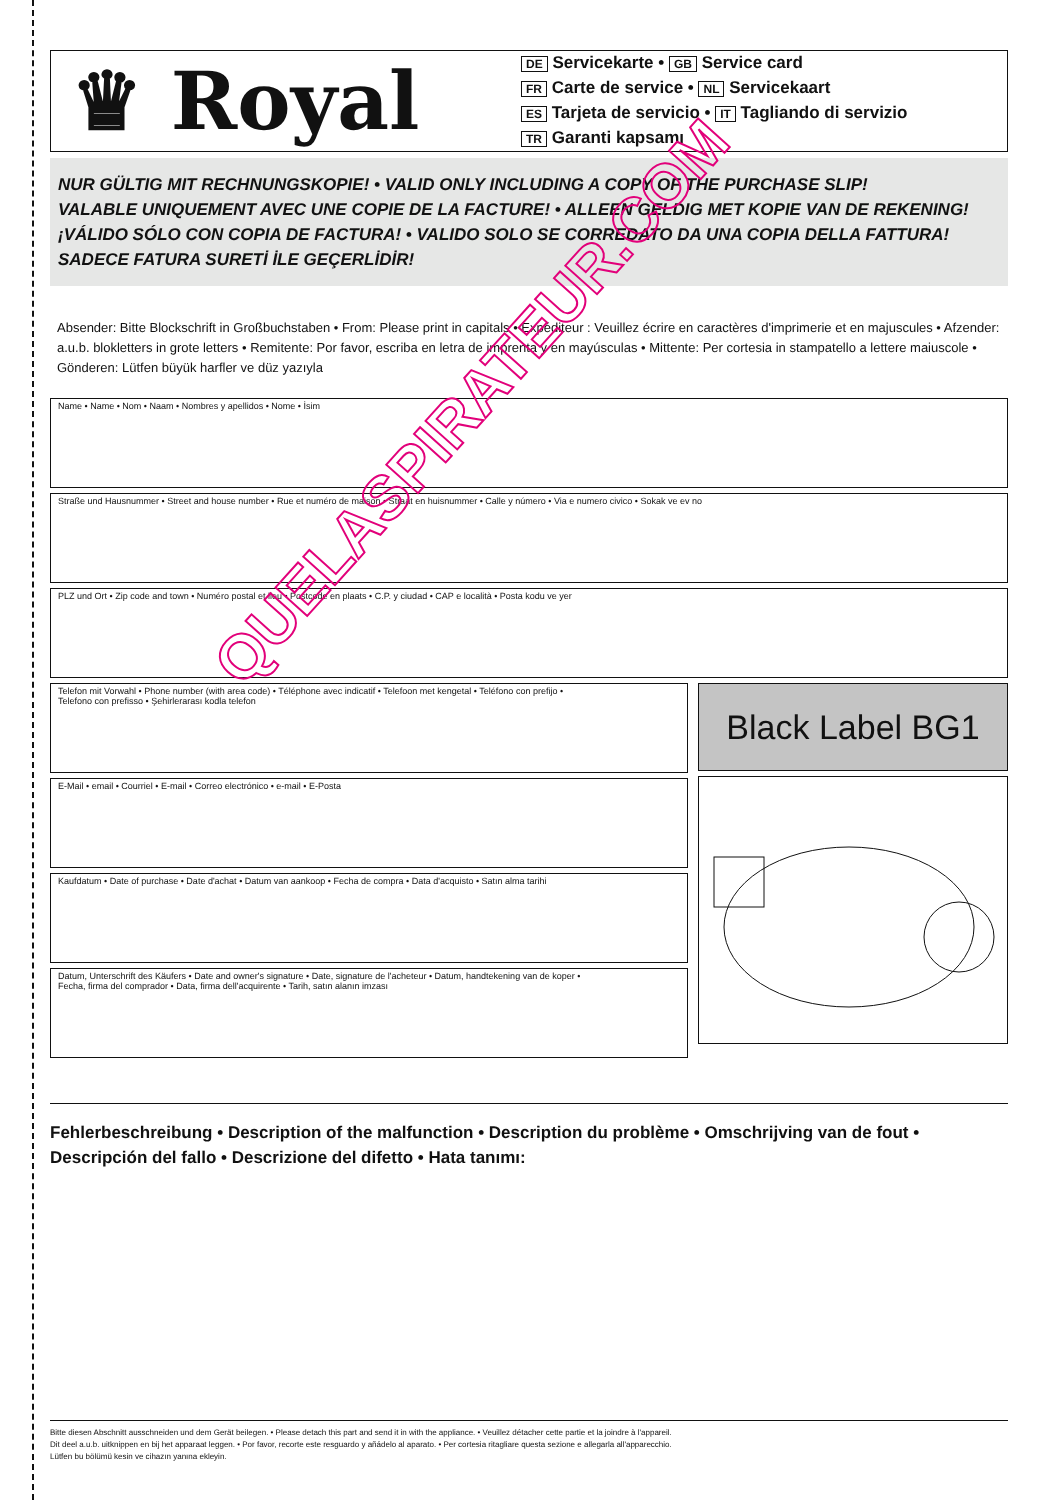♛ Royal
DE Servicekarte • GB Service card
FR Carte de service • NL Servicekaart
ES Tarjeta de servicio • IT Tagliando di servizio
TR Garanti kapsamı
NUR GÜLTIG MIT RECHNUNGSKOPIE! • VALID ONLY INCLUDING A COPY OF THE PURCHASE SLIP!
VALABLE UNIQUEMENT AVEC UNE COPIE DE LA FACTURE! • ALLEEN GELDIG MET KOPIE VAN DE REKENING!
¡VÁLIDO SÓLO CON COPIA DE FACTURA! • VALIDO SOLO SE CORREDATO DA UNA COPIA DELLA FATTURA!
SADECE FATURA SURETİ İLE GEÇERLİDİR!
Absender: Bitte Blockschrift in Großbuchstaben • From: Please print in capitals • Expéditeur : Veuillez écrire en caractères d'imprimerie et en majuscules • Afzender: a.u.b. blokletters in grote letters • Remitente: Por favor, escriba en letra de imprenta y en mayúsculas • Mittente: Per cortesia in stampatello a lettere maiuscole • Gönderen: Lütfen büyük harfler ve düz yazıyla
Name • Name • Nom • Naam • Nombres y apellidos • Nome • İsim
Straße und Hausnummer • Street and house number • Rue et numéro de maison • Straat en huisnummer • Calle y número • Via e numero civico • Sokak ve ev no
PLZ und Ort • Zip code and town • Numéro postal et lieu • Postcode en plaats • C.P. y ciudad • CAP e località • Posta kodu ve yer
Telefon mit Vorwahl • Phone number (with area code) • Téléphone avec indicatif • Telefoon met kengetal • Teléfono con prefijo •
Telefono con prefisso • Şehirlerarası kodla telefon
E-Mail • email • Courriel • E-mail • Correo electrónico • e-mail • E-Posta
Kaufdatum • Date of purchase • Date d'achat • Datum van aankoop • Fecha de compra • Data d'acquisto • Satın alma tarihi
Datum, Unterschrift des Käufers • Date and owner's signature • Date, signature de l'acheteur • Datum, handtekening van de koper •
Fecha, firma del comprador • Data, firma dell'acquirente • Tarih, satın alanın imzası
Black Label BG1
Fehlerbeschreibung • Description of the malfunction • Description du problème • Omschrijving van de fout • Descripción del fallo • Descrizione del difetto • Hata tanımı:
Bitte diesen Abschnitt ausschneiden und dem Gerät beilegen. • Please detach this part and send it in with the appliance. • Veuillez détacher cette partie et la joindre à l'appareil.
Dit deel a.u.b. uitknippen en bij het apparaat leggen. • Por favor, recorte este resguardo y añádelo al aparato. • Per cortesia ritagliare questa sezione e allegarla all'apparecchio.
Lütfen bu bölümü kesin ve cihazın yanına ekleyin.
QUELASPIRATEUR.COM